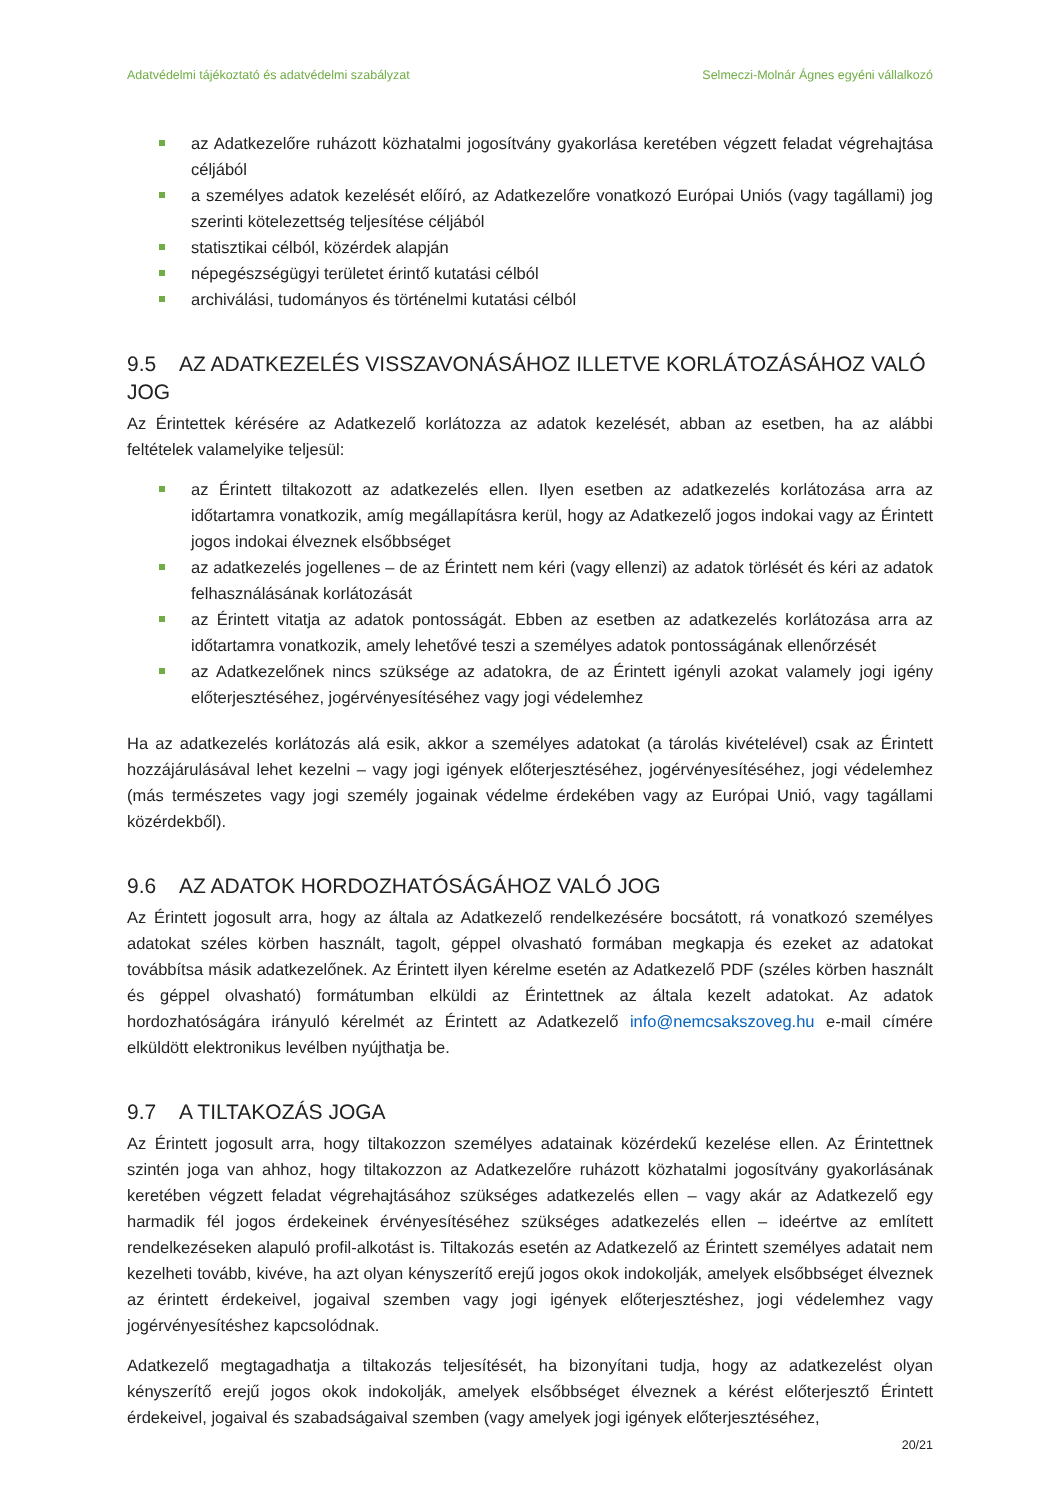Adatvédelmi tájékoztató és adatvédelmi szabályzat Selmeczi-Molnár Ágnes egyéni vállalkozó
az Adatkezelőre ruházott közhatalmi jogosítvány gyakorlása keretében végzett feladat végrehajtása céljából
a személyes adatok kezelését előíró, az Adatkezelőre vonatkozó Európai Uniós (vagy tagállami) jog szerinti kötelezettség teljesítése céljából
statisztikai célból, közérdek alapján
népegészségügyi területet érintő kutatási célból
archiválási, tudományos és történelmi kutatási célból
9.5 AZ ADATKEZELÉS VISSZAVONÁSÁHOZ ILLETVE KORLÁTOZÁSÁHOZ VALÓ JOG
Az Érintettek kérésére az Adatkezelő korlátozza az adatok kezelését, abban az esetben, ha az alábbi feltételek valamelyike teljesül:
az Érintett tiltakozott az adatkezelés ellen. Ilyen esetben az adatkezelés korlátozása arra az időtartamra vonatkozik, amíg megállapításra kerül, hogy az Adatkezelő jogos indokai vagy az Érintett jogos indokai élveznek elsőbbséget
az adatkezelés jogellenes – de az Érintett nem kéri (vagy ellenzi) az adatok törlését és kéri az adatok felhasználásának korlátozását
az Érintett vitatja az adatok pontosságát. Ebben az esetben az adatkezelés korlátozása arra az időtartamra vonatkozik, amely lehetővé teszi a személyes adatok pontosságának ellenőrzését
az Adatkezelőnek nincs szüksége az adatokra, de az Érintett igényli azokat valamely jogi igény előterjesztéséhez, jogérvényesítéséhez vagy jogi védelemhez
Ha az adatkezelés korlátozás alá esik, akkor a személyes adatokat (a tárolás kivételével) csak az Érintett hozzájárulásával lehet kezelni – vagy jogi igények előterjesztéséhez, jogérvényesítéséhez, jogi védelemhez (más természetes vagy jogi személy jogainak védelme érdekében vagy az Európai Unió, vagy tagállami közérdekből).
9.6 AZ ADATOK HORDOZHATÓSÁGÁHOZ VALÓ JOG
Az Érintett jogosult arra, hogy az általa az Adatkezelő rendelkezésére bocsátott, rá vonatkozó személyes adatokat széles körben használt, tagolt, géppel olvasható formában megkapja és ezeket az adatokat továbbítsa másik adatkezelőnek. Az Érintett ilyen kérelme esetén az Adatkezelő PDF (széles körben használt és géppel olvasható) formátumban elküldi az Érintettnek az általa kezelt adatokat. Az adatok hordozhatóságára irányuló kérelmét az Érintett az Adatkezelő info@nemcsakszoveg.hu e-mail címére elküldött elektronikus levélben nyújthatja be.
9.7 A TILTAKOZÁS JOGA
Az Érintett jogosult arra, hogy tiltakozzon személyes adatainak közérdekű kezelése ellen. Az Érintettnek szintén joga van ahhoz, hogy tiltakozzon az Adatkezelőre ruházott közhatalmi jogosítvány gyakorlásának keretében végzett feladat végrehajtásához szükséges adatkezelés ellen – vagy akár az Adatkezelő egy harmadik fél jogos érdekeinek érvényesítéséhez szükséges adatkezelés ellen – ideértve az említett rendelkezéseken alapuló profil-alkotást is. Tiltakozás esetén az Adatkezelő az Érintett személyes adatait nem kezelheti tovább, kivéve, ha azt olyan kényszerítő erejű jogos okok indokolják, amelyek elsőbbséget élveznek az érintett érdekeivel, jogaival szemben vagy jogi igények előterjesztéshez, jogi védelemhez vagy jogérvényesítéshez kapcsolódnak.
Adatkezelő megtagadhatja a tiltakozás teljesítését, ha bizonyítani tudja, hogy az adatkezelést olyan kényszerítő erejű jogos okok indokolják, amelyek elsőbbséget élveznek a kérést előterjesztő Érintett érdekeivel, jogaival és szabadságaival szemben (vagy amelyek jogi igények előterjesztéséhez,
20/21